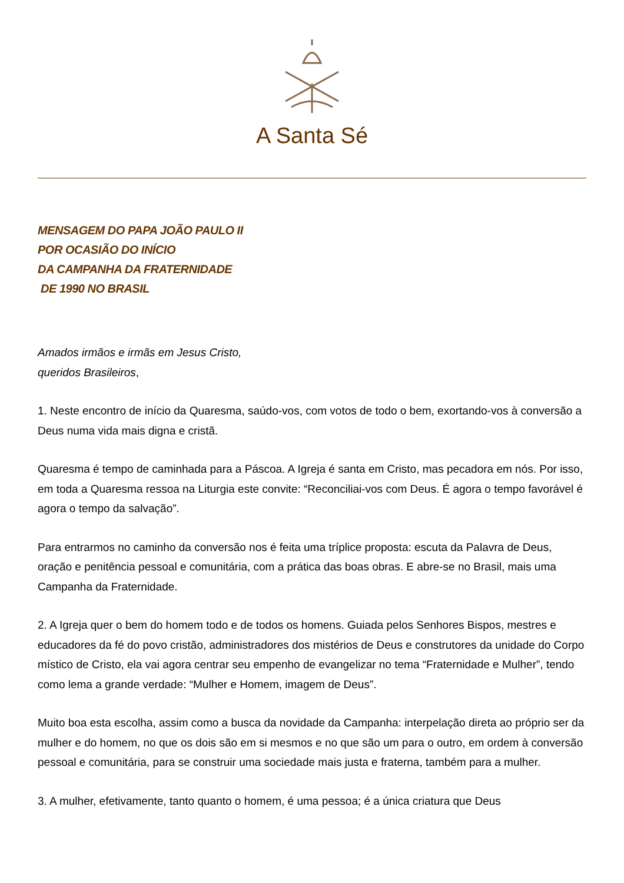A Santa Sé
MENSAGEM DO PAPA JOÃO PAULO II
POR OCASIÃO DO INÍCIO
DA CAMPANHA DA FRATERNIDADE
DE 1990 NO BRASIL
Amados irmãos e irmãs em Jesus Cristo,
queridos Brasileiros,
1. Neste encontro de início da Quaresma, saúdo-vos, com votos de todo o bem, exortando-vos à conversão a Deus numa vida mais digna e cristã.
Quaresma é tempo de caminhada para a Páscoa. A Igreja é santa em Cristo, mas pecadora em nós. Por isso, em toda a Quaresma ressoa na Liturgia este convite: “Reconciliai-vos com Deus. É agora o tempo favorável é agora o tempo da salvação”.
Para entrarmos no caminho da conversão nos é feita uma tríplice proposta: escuta da Palavra de Deus, oração e penitência pessoal e comunitária, com a prática das boas obras. E abre-se no Brasil, mais uma Campanha da Fraternidade.
2. A Igreja quer o bem do homem todo e de todos os homens. Guiada pelos Senhores Bispos, mestres e educadores da fé do povo cristão, administradores dos mistérios de Deus e construtores da unidade do Corpo místico de Cristo, ela vai agora centrar seu empenho de evangelizar no tema “Fraternidade e Mulher”, tendo como lema a grande verdade: “Mulher e Homem, imagem de Deus”.
Muito boa esta escolha, assim como a busca da novidade da Campanha: interpelação direta ao próprio ser da mulher e do homem, no que os dois são em si mesmos e no que são um para o outro, em ordem à conversão pessoal e comunitária, para se construir uma sociedade mais justa e fraterna, também para a mulher.
3. A mulher, efetivamente, tanto quanto o homem, é uma pessoa; é a única criatura que Deus